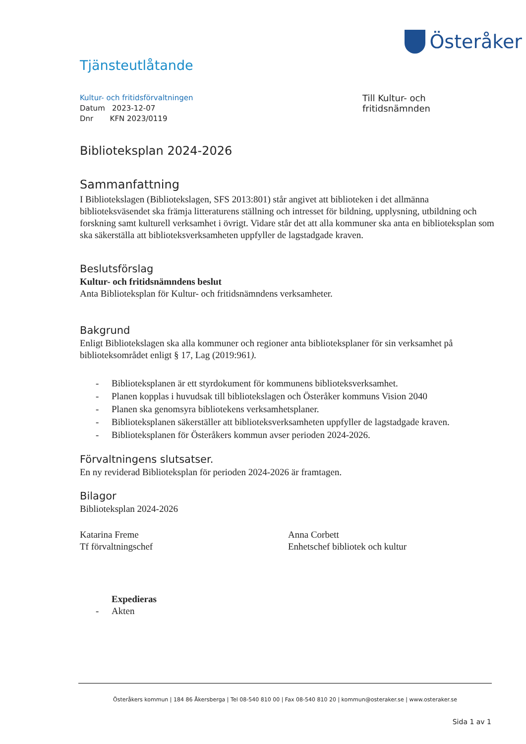Österåker
Tjänsteutlåtande
Kultur- och fritidsförvaltningen
Datum 2023-12-07
Dnr KFN 2023/0119
Till Kultur- och fritidsnämnden
Biblioteksplan 2024-2026
Sammanfattning
I Bibliotekslagen (Bibliotekslagen, SFS 2013:801) står angivet att biblioteken i det allmänna biblioteksväsendet ska främja litteraturens ställning och intresset för bildning, upplysning, utbildning och forskning samt kulturell verksamhet i övrigt. Vidare står det att alla kommuner ska anta en biblioteksplan som ska säkerställa att biblioteksverksamheten uppfyller de lagstadgade kraven.
Beslutsförslag
Kultur- och fritidsnämndens beslut
Anta Biblioteksplan för Kultur- och fritidsnämndens verksamheter.
Bakgrund
Enligt Bibliotekslagen ska alla kommuner och regioner anta biblioteksplaner för sin verksamhet på biblioteksområdet enligt § 17, Lag (2019:961).
- Biblioteksplanen är ett styrdokument för kommunens biblioteksverksamhet.
- Planen kopplas i huvudsak till bibliotekslagen och Österåker kommuns Vision 2040
- Planen ska genomsyra bibliotekens verksamhetsplaner.
- Biblioteksplanen säkerställer att biblioteksverksamheten uppfyller de lagstadgade kraven.
- Biblioteksplanen för Österåkers kommun avser perioden 2024-2026.
Förvaltningens slutsatser.
En ny reviderad Biblioteksplan för perioden 2024-2026 är framtagen.
Bilagor
Biblioteksplan 2024-2026
Katarina Freme
Tf förvaltningschef
Anna Corbett
Enhetschef bibliotek och kultur
Expedieras
- Akten
Österåkers kommun | 184 86 Åkersberga | Tel 08-540 810 00 | Fax 08-540 810 20 | kommun@osteraker.se | www.osteraker.se
Sida 1 av 1